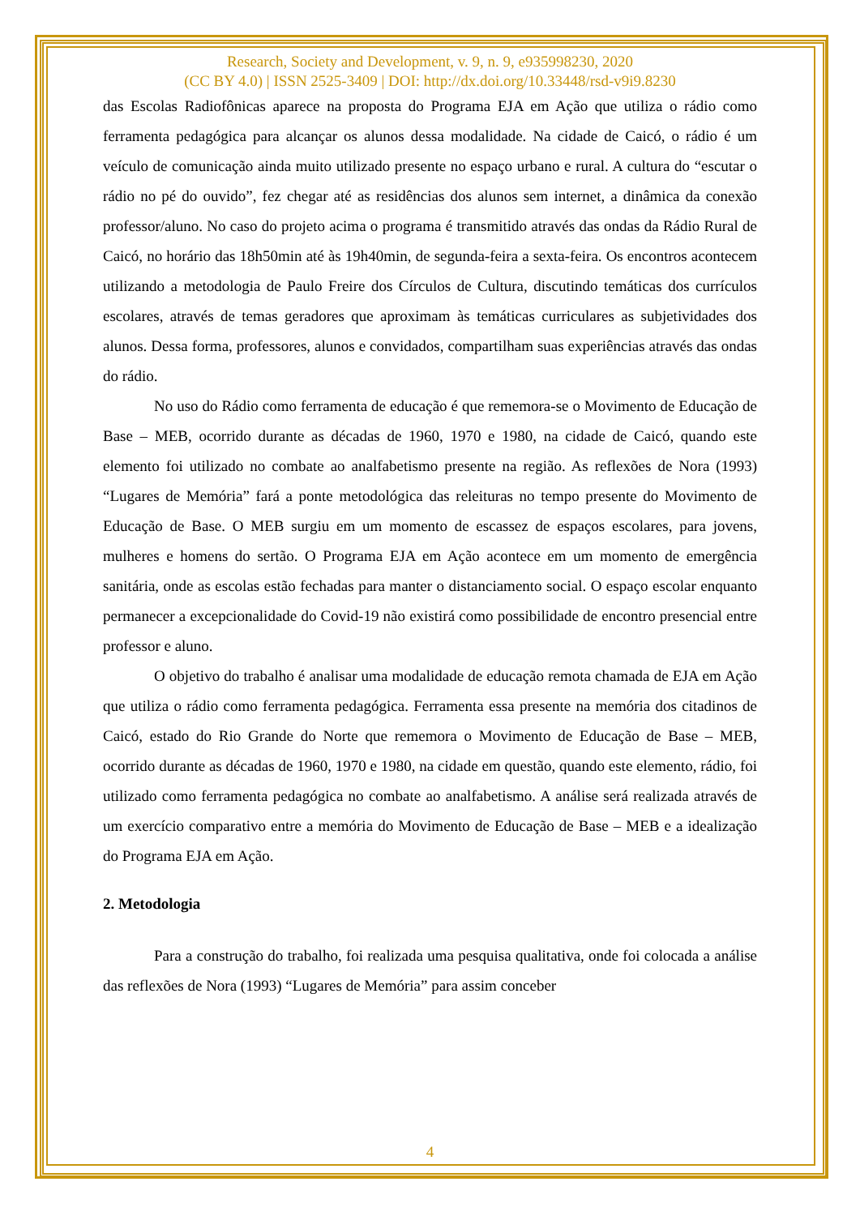Research, Society and Development, v. 9, n. 9, e935998230, 2020
(CC BY 4.0) | ISSN 2525-3409 | DOI: http://dx.doi.org/10.33448/rsd-v9i9.8230
das Escolas Radiofônicas aparece na proposta do Programa EJA em Ação que utiliza o rádio como ferramenta pedagógica para alcançar os alunos dessa modalidade. Na cidade de Caicó, o rádio é um veículo de comunicação ainda muito utilizado presente no espaço urbano e rural. A cultura do “escutar o rádio no pé do ouvido”, fez chegar até as residências dos alunos sem internet, a dinâmica da conexão professor/aluno. No caso do projeto acima o programa é transmitido através das ondas da Rádio Rural de Caicó, no horário das 18h50min até às 19h40min, de segunda-feira a sexta-feira. Os encontros acontecem utilizando a metodologia de Paulo Freire dos Círculos de Cultura, discutindo temáticas dos currículos escolares, através de temas geradores que aproximam às temáticas curriculares as subjetividades dos alunos. Dessa forma, professores, alunos e convidados, compartilham suas experiências através das ondas do rádio.
No uso do Rádio como ferramenta de educação é que rememora-se o Movimento de Educação de Base – MEB, ocorrido durante as décadas de 1960, 1970 e 1980, na cidade de Caicó, quando este elemento foi utilizado no combate ao analfabetismo presente na região. As reflexões de Nora (1993) “Lugares de Memória” fará a ponte metodológica das releituras no tempo presente do Movimento de Educação de Base. O MEB surgiu em um momento de escassez de espaços escolares, para jovens, mulheres e homens do sertão. O Programa EJA em Ação acontece em um momento de emergência sanitária, onde as escolas estão fechadas para manter o distanciamento social. O espaço escolar enquanto permanecer a excepcionalidade do Covid-19 não existirá como possibilidade de encontro presencial entre professor e aluno.
O objetivo do trabalho é analisar uma modalidade de educação remota chamada de EJA em Ação que utiliza o rádio como ferramenta pedagógica. Ferramenta essa presente na memória dos citadinos de Caicó, estado do Rio Grande do Norte que rememora o Movimento de Educação de Base – MEB, ocorrido durante as décadas de 1960, 1970 e 1980, na cidade em questão, quando este elemento, rádio, foi utilizado como ferramenta pedagógica no combate ao analfabetismo. A análise será realizada através de um exercício comparativo entre a memória do Movimento de Educação de Base – MEB e a idealização do Programa EJA em Ação.
2. Metodologia
Para a construção do trabalho, foi realizada uma pesquisa qualitativa, onde foi colocada a análise das reflexões de Nora (1993) “Lugares de Memória” para assim conceber
4